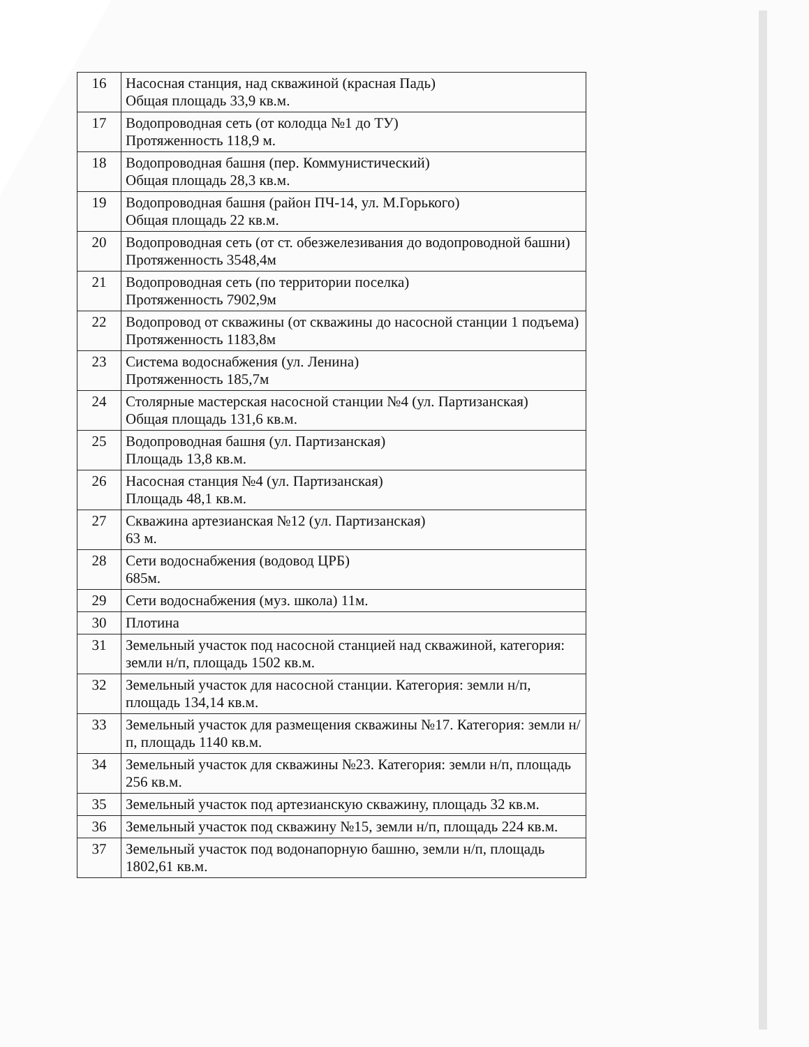| 16 | Насосная станция, над скважиной (красная Падь) Общая площадь 33,9 кв.м. |
| 17 | Водопроводная сеть (от колодца №1 до ТУ) Протяженность 118,9 м. |
| 18 | Водопроводная башня (пер. Коммунистический) Общая площадь 28,3 кв.м. |
| 19 | Водопроводная башня (район ПЧ-14, ул. М.Горького) Общая площадь 22 кв.м. |
| 20 | Водопроводная сеть (от ст. обезжелезивания до водопроводной башни) Протяженность 3548,4м |
| 21 | Водопроводная сеть (по территории поселка) Протяженность 7902,9м |
| 22 | Водопровод от скважины (от скважины до насосной станции 1 подъема) Протяженность 1183,8м |
| 23 | Система водоснабжения (ул. Ленина) Протяженность 185,7м |
| 24 | Столярные мастерская насосной станции №4 (ул. Партизанская) Общая площадь 131,6 кв.м. |
| 25 | Водопроводная башня (ул. Партизанская) Площадь 13,8 кв.м. |
| 26 | Насосная станция №4 (ул. Партизанская) Площадь 48,1 кв.м. |
| 27 | Скважина артезианская №12 (ул. Партизанская) 63 м. |
| 28 | Сети водоснабжения (водовод ЦРБ) 685м. |
| 29 | Сети водоснабжения (муз. школа) 11м. |
| 30 | Плотина |
| 31 | Земельный участок под насосной станцией над скважиной, категория: земли н/п, площадь 1502 кв.м. |
| 32 | Земельный участок для насосной станции. Категория: земли н/п, площадь 134,14 кв.м. |
| 33 | Земельный участок для размещения скважины №17. Категория: земли н/п, площадь 1140 кв.м. |
| 34 | Земельный участок для скважины №23. Категория: земли н/п, площадь 256 кв.м. |
| 35 | Земельный участок под артезианскую скважину, площадь 32 кв.м. |
| 36 | Земельный участок под скважину №15, земли н/п, площадь 224 кв.м. |
| 37 | Земельный участок под водонапорную башню, земли н/п, площадь 1802,61 кв.м. |